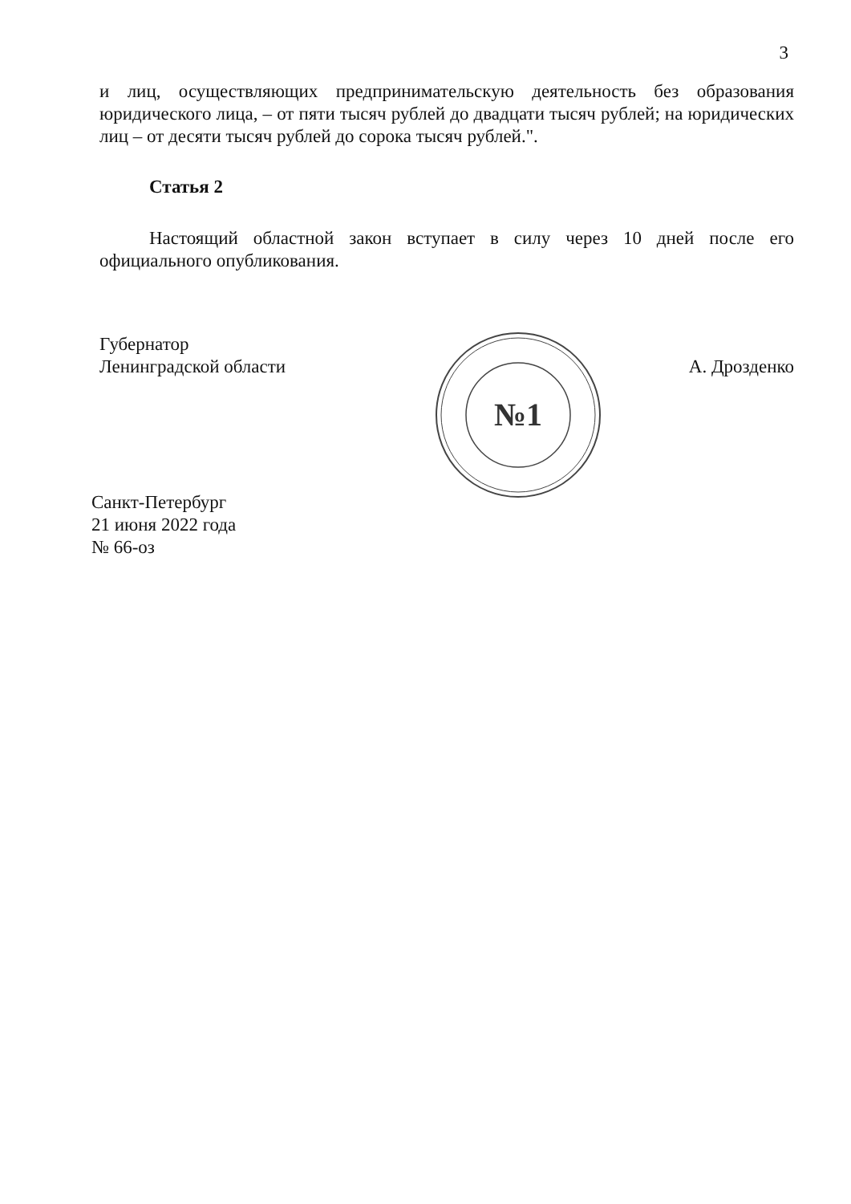3
и лиц, осуществляющих предпринимательскую деятельность без образования юридического лица, – от пяти тысяч рублей до двадцати тысяч рублей; на юридических лиц – от десяти тысяч рублей до сорока тысяч рублей.".
Статья 2
Настоящий областной закон вступает в силу через 10 дней после его официального опубликования.
Губернатор
Ленинградской области
А. Дрозденко
№1
Санкт-Петербург
21 июня 2022 года
№ 66-оз